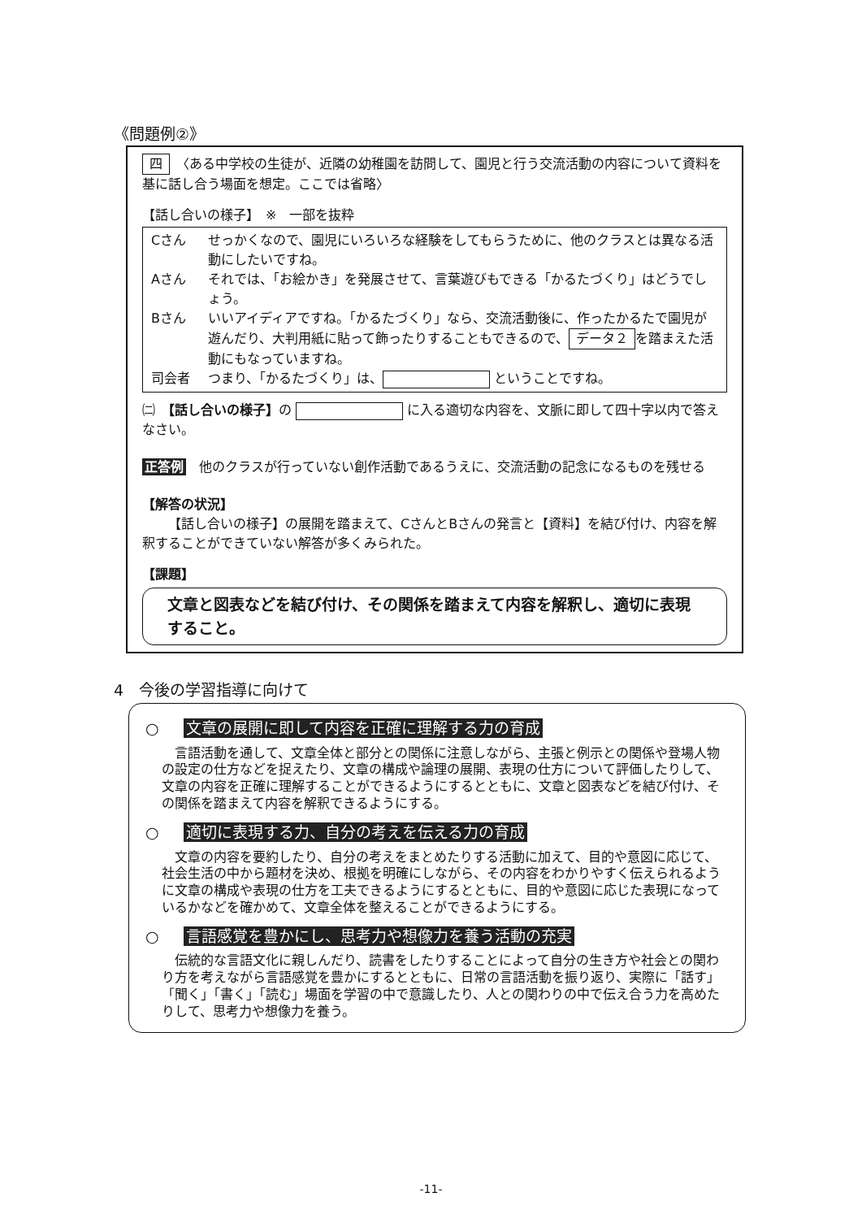《問題例②》
四　〈ある中学校の生徒が、近隣の幼稚園を訪問して、園児と行う交流活動の内容について資料を基に話し合う場面を想定。ここでは省略〉
【話し合いの様子】　※　一部を抜粋
Cさん せっかくなので、園児にいろいろな経験をしてもらうために、他のクラスとは異なる活動にしたいですね。
Aさん それでは、「お絵かき」を発展させて、言葉遊びもできる「かるたづくり」はどうでしょう。
Bさん いいアイディアですね。「かるたづくり」なら、交流活動後に、作ったかるたで園児が遊んだり、大判用紙に貼って飾ったりすることもできるので、 データ２ を踏まえた活動にもなっていますね。
司会者 つまり、「かるたづくり」は、 ということですね。
㈡　【話し合いの様子】の に入る適切な内容を、文脈に即して四十字以内で答えなさい。
正答例　他のクラスが行っていない創作活動であるうえに、交流活動の記念になるものを残せる
【解答の状況】
【話し合いの様子】の展開を踏まえて、CさんとBさんの発言と【資料】を結び付け、内容を解釈することができていない解答が多くみられた。
【課題】
文章と図表などを結び付け、その関係を踏まえて内容を解釈し、適切に表現すること。
4　今後の学習指導に向けて
○ 文章の展開に即して内容を正確に理解する力の育成
言語活動を通して、文章全体と部分との関係に注意しながら、主張と例示との関係や登場人物の設定の仕方などを捉えたり、文章の構成や論理の展開、表現の仕方について評価したりして、文章の内容を正確に理解することができるようにするとともに、文章と図表などを結び付け、その関係を踏まえて内容を解釈できるようにする。
○ 適切に表現する力、自分の考えを伝える力の育成
文章の内容を要約したり、自分の考えをまとめたりする活動に加えて、目的や意図に応じて、社会生活の中から題材を決め、根拠を明確にしながら、その内容をわかりやすく伝えられるように文章の構成や表現の仕方を工夫できるようにするとともに、目的や意図に応じた表現になっているかなどを確かめて、文章全体を整えることができるようにする。
○ 言語感覚を豊かにし、思考力や想像力を養う活動の充実
伝統的な言語文化に親しんだり、読書をしたりすることによって自分の生き方や社会との関わり方を考えながら言語感覚を豊かにするとともに、日常の言語活動を振り返り、実際に「話す」「聞く」「書く」「読む」場面を学習の中で意識したり、人との関わりの中で伝え合う力を高めたりして、思考力や想像力を養う。
-11-